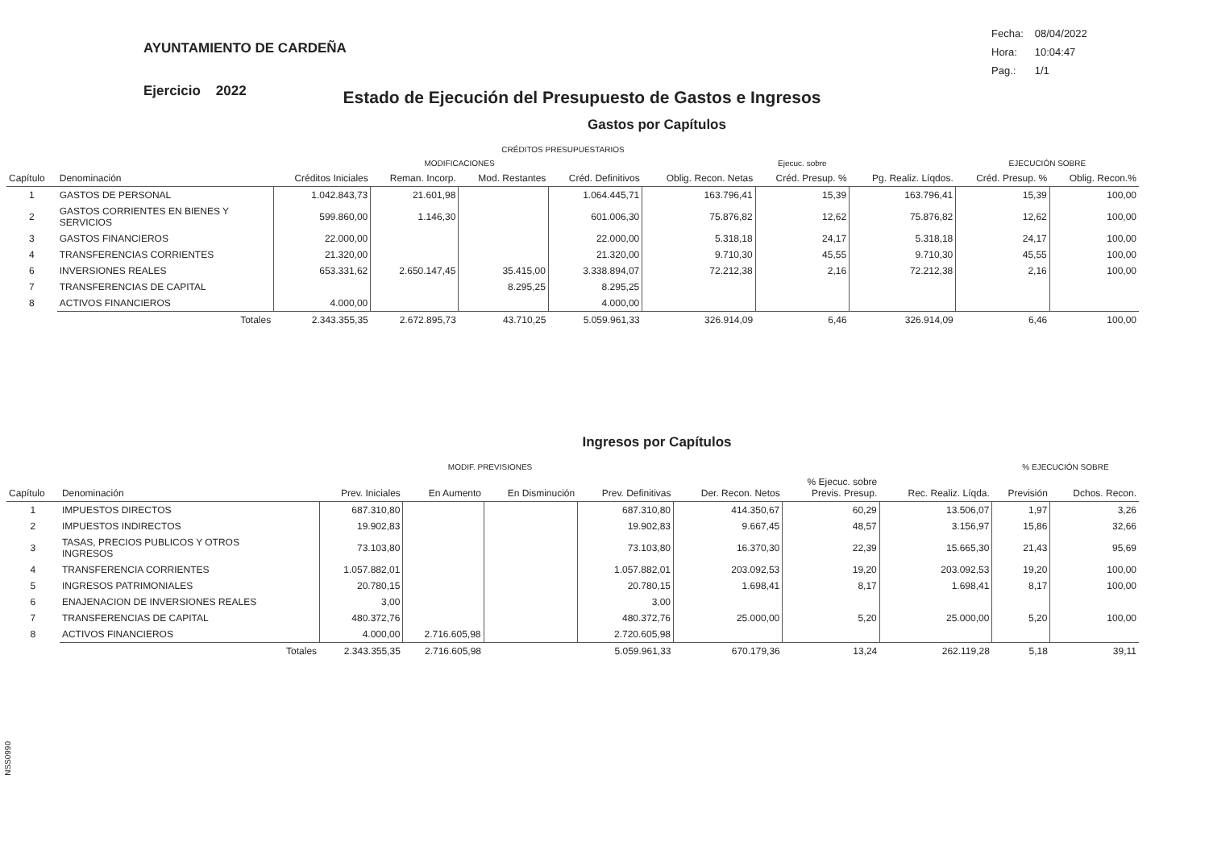AYUNTAMIENTO DE CARDEÑA
| Fecha: | 08/04/2022 |
| Hora: | 10:04:47 |
| Pag.: | 1/1 |
Ejercicio 2022 Estado de Ejecución del Presupuesto de Gastos e Ingresos
Gastos por Capítulos
| | | | CRÉDITOS PRESUPUESTARIOS | | | | | | | |
| | | | MODIFICACIONES | | | | Ejecuc. sobre | | EJECUCIÓN SOBRE | |
| Capítulo | Denominación | Créditos Iniciales | Reman. Incorp. | Mod. Restantes | Créd. Definitivos | Oblig. Recon. Netas | Créd. Presup. % | Pg. Realiz. Líqdos. | Créd. Presup. % | Oblig. Recon.% |
| 1 | GASTOS DE PERSONAL | 1.042.843,73 | 21.601,98 | | 1.064.445,71 | 163.796,41 | 15,39 | 163.796,41 | 15,39 | 100,00 |
| 2 | GASTOS CORRIENTES EN BIENES Y SERVICIOS | 599.860,00 | 1.146,30 | | 601.006,30 | 75.876,82 | 12,62 | 75.876,82 | 12,62 | 100,00 |
| 3 | GASTOS FINANCIEROS | 22.000,00 | | | 22.000,00 | 5.318,18 | 24,17 | 5.318,18 | 24,17 | 100,00 |
| 4 | TRANSFERENCIAS CORRIENTES | 21.320,00 | | | 21.320,00 | 9.710,30 | 45,55 | 9.710,30 | 45,55 | 100,00 |
| 6 | INVERSIONES REALES | 653.331,62 | 2.650.147,45 | 35.415,00 | 3.338.894,07 | 72.212,38 | 2,16 | 72.212,38 | 2,16 | 100,00 |
| 7 | TRANSFERENCIAS DE CAPITAL | | | 8.295,25 | 8.295,25 | | | | | |
| 8 | ACTIVOS FINANCIEROS | 4.000,00 | | | 4.000,00 | | | | | |
| | Totales | 2.343.355,35 | 2.672.895,73 | 43.710,25 | 5.059.961,33 | 326.914,09 | 6,46 | 326.914,09 | 6,46 | 100,00 |
Ingresos por Capítulos
| | | | MODIF. PREVISIONES | | | | | | % EJECUCIÓN SOBRE | |
| Capítulo | Denominación | Prev. Iniciales | En Aumento | En Disminución | Prev. Definitivas | Der. Recon. Netos | % Ejecuc. sobre Previs. Presup. | Rec. Realiz. Líqda. | Previsión | Dchos. Recon. |
| 1 | IMPUESTOS DIRECTOS | 687.310,80 | | | 687.310,80 | 414.350,67 | 60,29 | 13.506,07 | 1,97 | 3,26 |
| 2 | IMPUESTOS INDIRECTOS | 19.902,83 | | | 19.902,83 | 9.667,45 | 48,57 | 3.156,97 | 15,86 | 32,66 |
| 3 | TASAS, PRECIOS PUBLICOS Y OTROS INGRESOS | 73.103,80 | | | 73.103,80 | 16.370,30 | 22,39 | 15.665,30 | 21,43 | 95,69 |
| 4 | TRANSFERENCIA CORRIENTES | 1.057.882,01 | | | 1.057.882,01 | 203.092,53 | 19,20 | 203.092,53 | 19,20 | 100,00 |
| 5 | INGRESOS PATRIMONIALES | 20.780,15 | | | 20.780,15 | 1.698,41 | 8,17 | 1.698,41 | 8,17 | 100,00 |
| 6 | ENAJENACION DE INVERSIONES REALES | 3,00 | | | 3,00 | | | | | |
| 7 | TRANSFERENCIAS DE CAPITAL | 480.372,76 | | | 480.372,76 | 25.000,00 | 5,20 | 25.000,00 | 5,20 | 100,00 |
| 8 | ACTIVOS FINANCIEROS | 4.000,00 | 2.716.605,98 | | 2.720.605,98 | | | | | |
| | Totales | 2.343.355,35 | 2.716.605,98 | | 5.059.961,33 | 670.179,36 | 13,24 | 262.119,28 | 5,18 | 39,11 |
NSS0990